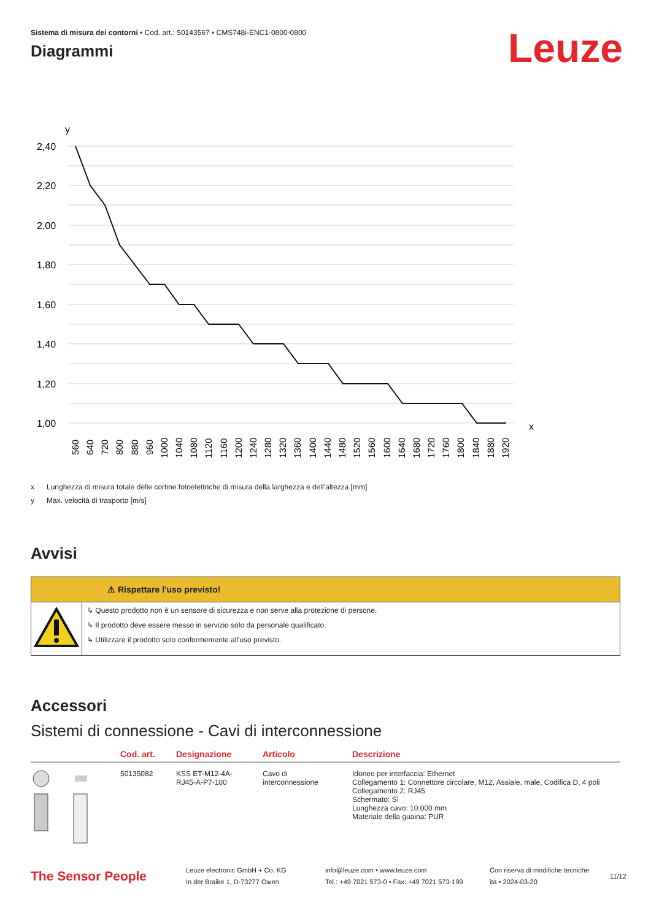Sistema di misura dei contorni • Cod. art.: 50143567 • CMS748i-ENC1-0800-0800
Diagrammi
Leuze
y
2,40
2,20
2,00
1,80
1,60
1,40
1,20
1,00
x
560
640
720
800
880
960
1000
1040
1080
1120
1160
1200
1240
1280
1320
1360
1400
1440
1480
1520
1560
1600
1640
1680
1720
1760
1800
1840
1880
1920
x Lunghezza di misura totale delle cortine fotoelettriche di misura della larghezza e dell’altezza [mm]
y Max. velocità di trasporto [m/s]
Avvisi
⚠ Rispettare l'uso previsto!
↳ Questo prodotto non è un sensore di sicurezza e non serve alla protezione di persone.
↳ Il prodotto deve essere messo in servizio solo da personale qualificato.
↳ Utilizzare il prodotto solo conformemente all'uso previsto.
Accessori
Sistemi di connessione - Cavi di interconnessione
| | Cod. art. | Designazione | Articolo | Descrizione |
| --- | --- | --- | --- | --- |
| | 50135082 | KSS ET-M12-4A- RJ45-A-P7-100 | Cavo di interconnessione | Idoneo per interfaccia: Ethernet Collegamento 1: Connettore circolare, M12, Assiale, male, Codifica D, 4 poli Collegamento 2: RJ45 Schermato: Sì Lunghezza cavo: 10.000 mm Materiale della guaina: PUR |
The Sensor People
Leuze electronic GmbH + Co. KG
In der Braike 1, D-73277 Owen
info@leuze.com • www.leuze.com
Tel.: +49 7021 573-0 • Fax: +49 7021 573-199
Con riserva di modifiche tecniche
ita • 2024-03-20
11/12